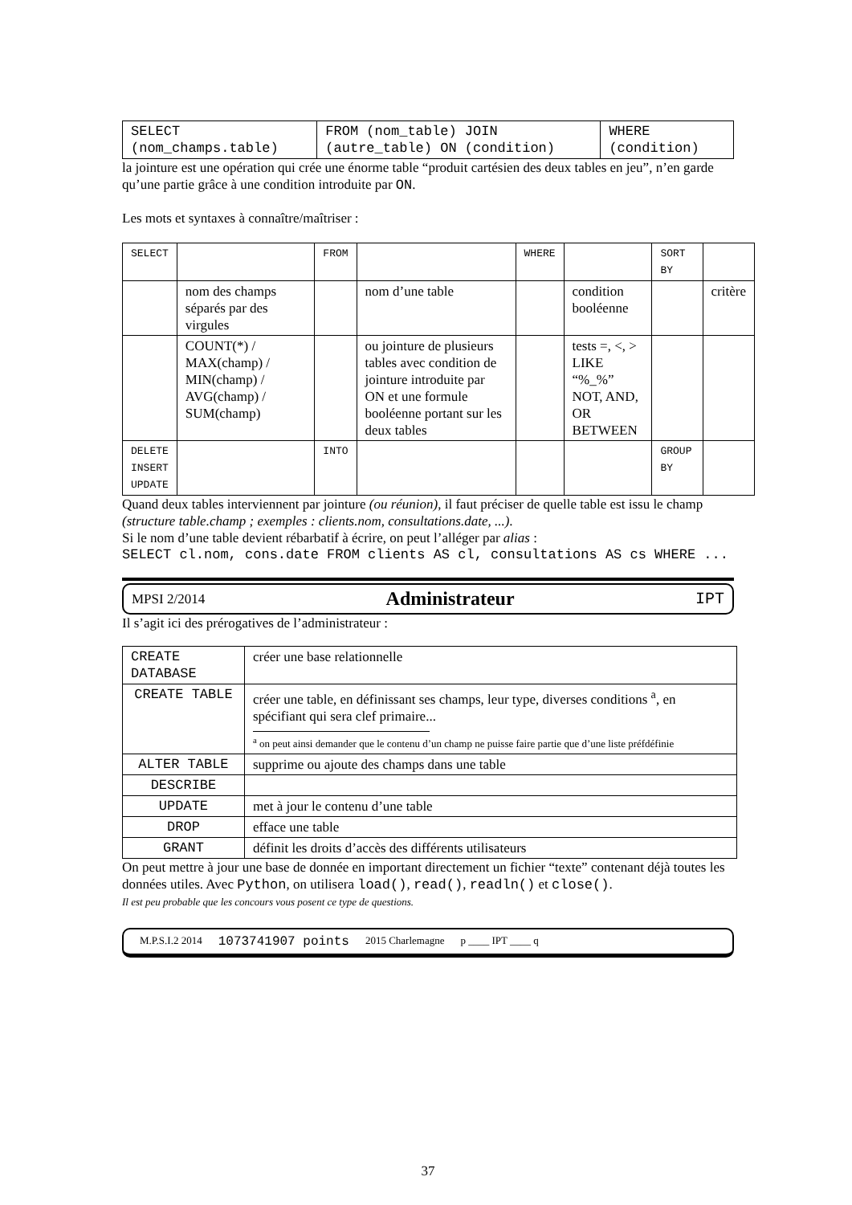| SELECT (nom_champs.table) | FROM (nom_table) JOIN (autre_table) ON (condition) | WHERE (condition) |
la jointure est une opération qui crée une énorme table “produit cartésien des deux tables en jeu”, n’en garde qu’une partie grâce à une condition introduite par ON.
Les mots et syntaxes à connaître/maîtriser :
| SELECT | | FROM | | WHERE | | SORT BY | |
| | nom des champs séparés par des virgules | | nom d’une table | | condition booléenne | | critère |
| | COUNT(*) / MAX(champ) / MIN(champ) / AVG(champ) / SUM(champ) | | ou jointure de plusieurs tables avec condition de jointure introduite par ON et une formule booléenne portant sur les deux tables | | tests =, <, > LIKE “%_%” NOT, AND, OR BETWEEN | | |
| DELETE INSERT UPDATE | | INTO | | | | GROUP BY | |
Quand deux tables interviennent par jointure (ou réunion), il faut préciser de quelle table est issu le champ (structure table.champ ; exemples : clients.nom, consultations.date, ...).
Si le nom d’une table devient rébarbatif à écrire, on peut l’alléger par alias :
SELECT cl.nom, cons.date FROM clients AS cl, consultations AS cs WHERE ...
MPSI 2/2014 Administrateur IPT
Il s’agit ici des prérogatives de l’administrateur :
| CREATE DATABASE | créer une base relationnelle |
| CREATE TABLE | créer une table, en définissant ses champs, leur type, diverses conditions <sup>a</sup>, en spécifiant qui sera clef primaire... <sup>a</sup> on peut ainsi demander que le contenu d’un champ ne puisse faire partie que d’une liste préfdéfinie |
| ALTER TABLE | supprime ou ajoute des champs dans une table |
| DESCRIBE | |
| UPDATE | met à jour le contenu d’une table |
| DROP | efface une table |
| GRANT | définit les droits d’accès des différents utilisateurs |
On peut mettre à jour une base de donnée en important directement un fichier “texte” contenant déjà toutes les données utiles. Avec Python, on utilisera load(), read(), readln() et close().
Il est peu probable que les concours vous posent ce type de questions.
M.P.S.I.2 2014 1073741907 points 2015 Charlemagne p ____ IPT ____ q
37